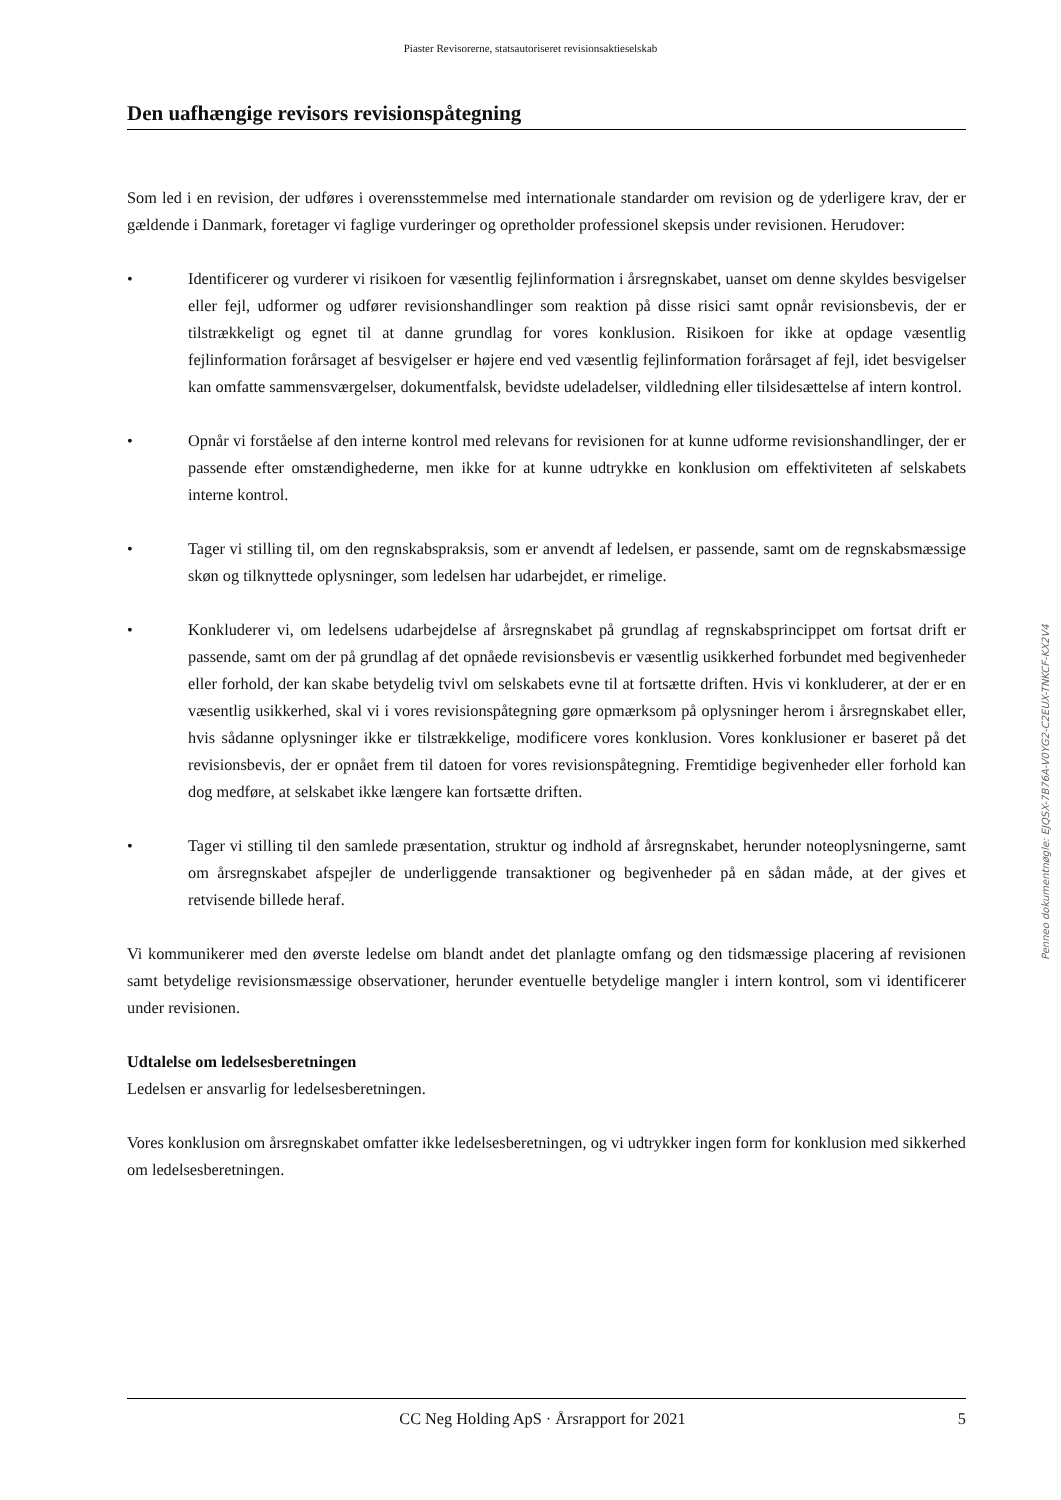Piaster Revisorerne, statsautoriseret revisionsaktieselskab
Den uafhængige revisors revisionspåtegning
Som led i en revision, der udføres i overensstemmelse med internationale standarder om revision og de yderligere krav, der er gældende i Danmark, foretager vi faglige vurderinger og opretholder professionel skepsis under revisionen. Herudover:
• Identificerer og vurderer vi risikoen for væsentlig fejlinformation i årsregnskabet, uanset om denne skyldes besvigelser eller fejl, udformer og udfører revisionshandlinger som reaktion på disse risici samt opnår revisionsbevis, der er tilstrækkeligt og egnet til at danne grundlag for vores konklusion. Risikoen for ikke at opdage væsentlig fejlinformation forårsaget af besvigelser er højere end ved væsentlig fejlinformation forårsaget af fejl, idet besvigelser kan omfatte sammensværgelser, dokumentfalsk, bevidste udeladelser, vildledning eller tilsidesættelse af intern kontrol.
• Opnår vi forståelse af den interne kontrol med relevans for revisionen for at kunne udforme revisionshandlinger, der er passende efter omstændighederne, men ikke for at kunne udtrykke en konklusion om effektiviteten af selskabets interne kontrol.
• Tager vi stilling til, om den regnskabspraksis, som er anvendt af ledelsen, er passende, samt om de regnskabsmæssige skøn og tilknyttede oplysninger, som ledelsen har udarbejdet, er rimelige.
• Konkluderer vi, om ledelsens udarbejdelse af årsregnskabet på grundlag af regnskabsprincippet om fortsat drift er passende, samt om der på grundlag af det opnåede revisionsbevis er væsentlig usikkerhed forbundet med begivenheder eller forhold, der kan skabe betydelig tvivl om selskabets evne til at fortsætte driften. Hvis vi konkluderer, at der er en væsentlig usikkerhed, skal vi i vores revisionspåtegning gøre opmærksom på oplysninger herom i årsregnskabet eller, hvis sådanne oplysninger ikke er tilstrækkelige, modificere vores konklusion. Vores konklusioner er baseret på det revisionsbevis, der er opnået frem til datoen for vores revisionspåtegning. Fremtidige begivenheder eller forhold kan dog medføre, at selskabet ikke længere kan fortsætte driften.
• Tager vi stilling til den samlede præsentation, struktur og indhold af årsregnskabet, herunder noteoplysningerne, samt om årsregnskabet afspejler de underliggende transaktioner og begivenheder på en sådan måde, at der gives et retvisende billede heraf.
Vi kommunikerer med den øverste ledelse om blandt andet det planlagte omfang og den tidsmæssige placering af revisionen samt betydelige revisionsmæssige observationer, herunder eventuelle betydelige mangler i intern kontrol, som vi identificerer under revisionen.
Udtalelse om ledelsesberetningen
Ledelsen er ansvarlig for ledelsesberetningen.
Vores konklusion om årsregnskabet omfatter ikke ledelsesberetningen, og vi udtrykker ingen form for konklusion med sikkerhed om ledelsesberetningen.
Penneo dokumentnøgle: EJQSX-7B76A-V0YG2-C2EUX-TNKCF-KX2V4
CC Neg Holding ApS · Årsrapport for 2021 5